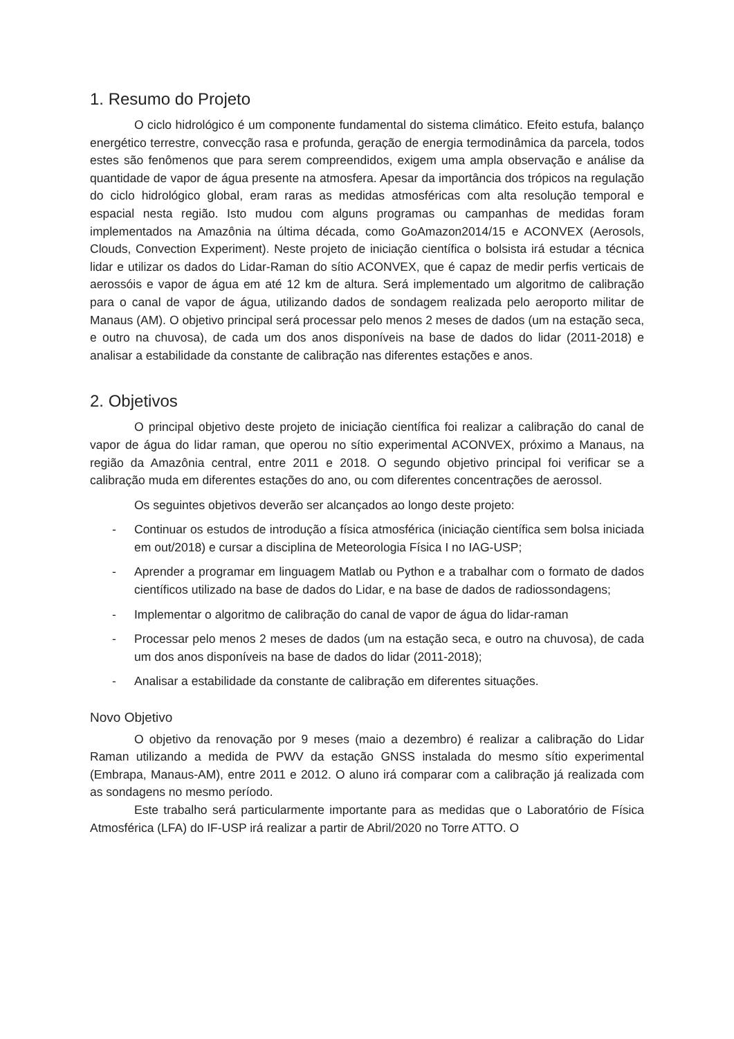1. Resumo do Projeto
O ciclo hidrológico é um componente fundamental do sistema climático. Efeito estufa, balanço energético terrestre, convecção rasa e profunda, geração de energia termodinâmica da parcela, todos estes são fenômenos que para serem compreendidos, exigem uma ampla observação e análise da quantidade de vapor de água presente na atmosfera. Apesar da importância dos trópicos na regulação do ciclo hidrológico global, eram raras as medidas atmosféricas com alta resolução temporal e espacial nesta região. Isto mudou com alguns programas ou campanhas de medidas foram implementados na Amazônia na última década, como GoAmazon2014/15 e ACONVEX (Aerosols, Clouds, Convection Experiment). Neste projeto de iniciação científica o bolsista irá estudar a técnica lidar e utilizar os dados do Lidar-Raman do sítio ACONVEX, que é capaz de medir perfis verticais de aerossóis e vapor de água em até 12 km de altura. Será implementado um algoritmo de calibração para o canal de vapor de água, utilizando dados de sondagem realizada pelo aeroporto militar de Manaus (AM). O objetivo principal será processar pelo menos 2 meses de dados (um na estação seca, e outro na chuvosa), de cada um dos anos disponíveis na base de dados do lidar (2011-2018) e analisar a estabilidade da constante de calibração nas diferentes estações e anos.
2. Objetivos
O principal objetivo deste projeto de iniciação científica foi realizar a calibração do canal de vapor de água do lidar raman, que operou no sítio experimental ACONVEX, próximo a Manaus, na região da Amazônia central, entre 2011 e 2018. O segundo objetivo principal foi verificar se a calibração muda em diferentes estações do ano, ou com diferentes concentrações de aerossol.
Os seguintes objetivos deverão ser alcançados ao longo deste projeto:
- Continuar os estudos de introdução a física atmosférica (iniciação científica sem bolsa iniciada em out/2018) e cursar a disciplina de Meteorologia Física I no IAG-USP;
- Aprender a programar em linguagem Matlab ou Python e a trabalhar com o formato de dados científicos utilizado na base de dados do Lidar, e na base de dados de radiossondagens;
- Implementar o algoritmo de calibração do canal de vapor de água do lidar-raman
- Processar pelo menos 2 meses de dados (um na estação seca, e outro na chuvosa), de cada um dos anos disponíveis na base de dados do lidar (2011-2018);
- Analisar a estabilidade da constante de calibração em diferentes situações.
Novo Objetivo
O objetivo da renovação por 9 meses (maio a dezembro) é realizar a calibração do Lidar Raman utilizando a medida de PWV da estação GNSS instalada do mesmo sítio experimental (Embrapa, Manaus-AM), entre 2011 e 2012. O aluno irá comparar com a calibração já realizada com as sondagens no mesmo período.
Este trabalho será particularmente importante para as medidas que o Laboratório de Física Atmosférica (LFA) do IF-USP irá realizar a partir de Abril/2020 no Torre ATTO. O